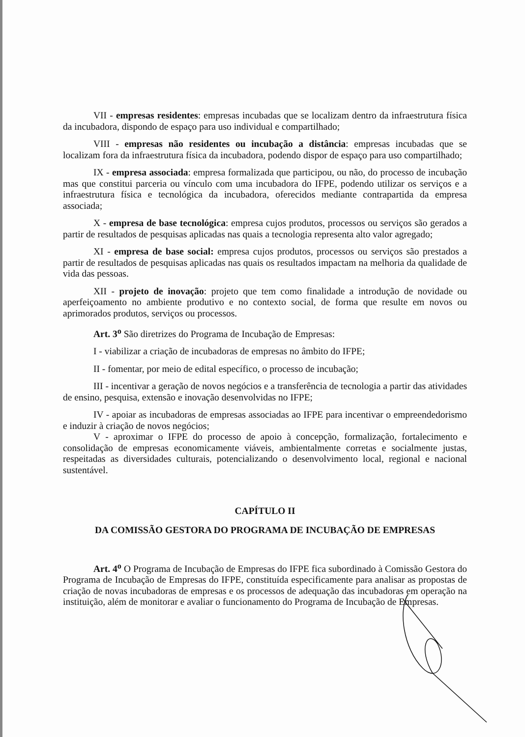VII - empresas residentes: empresas incubadas que se localizam dentro da infraestrutura física da incubadora, dispondo de espaço para uso individual e compartilhado;
VIII - empresas não residentes ou incubação a distância: empresas incubadas que se localizam fora da infraestrutura física da incubadora, podendo dispor de espaço para uso compartilhado;
IX - empresa associada: empresa formalizada que participou, ou não, do processo de incubação mas que constitui parceria ou vínculo com uma incubadora do IFPE, podendo utilizar os serviços e a infraestrutura física e tecnológica da incubadora, oferecidos mediante contrapartida da empresa associada;
X - empresa de base tecnológica: empresa cujos produtos, processos ou serviços são gerados a partir de resultados de pesquisas aplicadas nas quais a tecnologia representa alto valor agregado;
XI - empresa de base social: empresa cujos produtos, processos ou serviços são prestados a partir de resultados de pesquisas aplicadas nas quais os resultados impactam na melhoria da qualidade de vida das pessoas.
XII - projeto de inovação: projeto que tem como finalidade a introdução de novidade ou aperfeiçoamento no ambiente produtivo e no contexto social, de forma que resulte em novos ou aprimorados produtos, serviços ou processos.
Art. 3<sup>o</sup> São diretrizes do Programa de Incubação de Empresas:
I - viabilizar a criação de incubadoras de empresas no âmbito do IFPE;
II - fomentar, por meio de edital específico, o processo de incubação;
III - incentivar a geração de novos negócios e a transferência de tecnologia a partir das atividades de ensino, pesquisa, extensão e inovação desenvolvidas no IFPE;
IV - apoiar as incubadoras de empresas associadas ao IFPE para incentivar o empreendedorismo e induzir à criação de novos negócios;
V - aproximar o IFPE do processo de apoio à concepção, formalização, fortalecimento e consolidação de empresas economicamente viáveis, ambientalmente corretas e socialmente justas, respeitadas as diversidades culturais, potencializando o desenvolvimento local, regional e nacional sustentável.
CAPÍTULO II
DA COMISSÃO GESTORA DO PROGRAMA DE INCUBAÇÃO DE EMPRESAS
Art. 4<sup>o</sup> O Programa de Incubação de Empresas do IFPE fica subordinado à Comissão Gestora do Programa de Incubação de Empresas do IFPE, constituída especificamente para analisar as propostas de criação de novas incubadoras de empresas e os processos de adequação das incubadoras em operação na instituição, além de monitorar e avaliar o funcionamento do Programa de Incubação de Empresas.